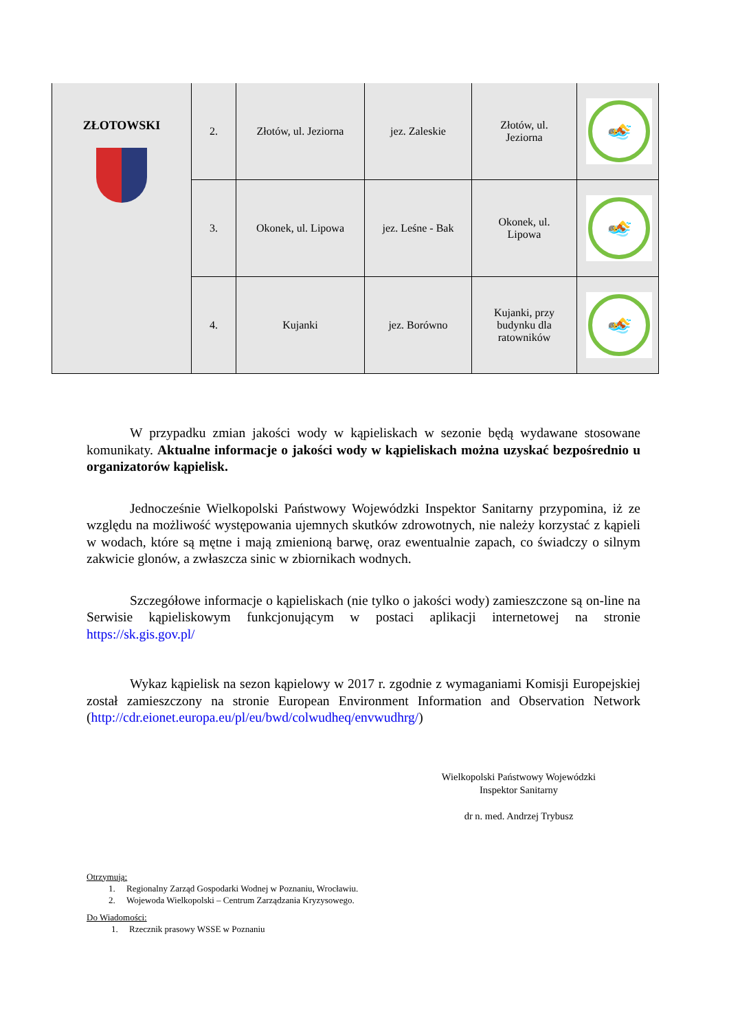| ZŁOTOWSKI | 2. | Złotów, ul. Jeziorna | jez. Zaleskie | Złotów, ul. Jeziorna | 🏊 |
| | 3. | Okonek, ul. Lipowa | jez. Leśne - Bak | Okonek, ul. Lipowa | 🏊 |
| | 4. | Kujanki | jez. Borówno | Kujanki, przy budynku dla ratowników | 🏊 |
W przypadku zmian jakości wody w kąpieliskach w sezonie będą wydawane stosowane komunikaty. Aktualne informacje o jakości wody w kąpieliskach można uzyskać bezpośrednio u organizatorów kąpielisk.
Jednocześnie Wielkopolski Państwowy Wojewódzki Inspektor Sanitarny przypomina, iż ze względu na możliwość występowania ujemnych skutków zdrowotnych, nie należy korzystać z kąpieli w wodach, które są mętne i mają zmienioną barwę, oraz ewentualnie zapach, co świadczy o silnym zakwicie glonów, a zwłaszcza sinic w zbiornikach wodnych.
Szczegółowe informacje o kąpieliskach (nie tylko o jakości wody) zamieszczone są on-line na Serwisie kąpieliskowym funkcjonującym w postaci aplikacji internetowej na stronie https://sk.gis.gov.pl/
Wykaz kąpielisk na sezon kąpielowy w 2017 r. zgodnie z wymaganiami Komisji Europejskiej został zamieszczony na stronie European Environment Information and Observation Network (http://cdr.eionet.europa.eu/pl/eu/bwd/colwudheq/envwudhrg/)
Wielkopolski Państwowy Wojewódzki
Inspektor Sanitarny
dr n. med. Andrzej Trybusz
Otrzymują:
1. Regionalny Zarząd Gospodarki Wodnej w Poznaniu, Wrocławiu.
2. Wojewoda Wielkopolski – Centrum Zarządzania Kryzysowego.
Do Wiadomości:
1. Rzecznik prasowy WSSE w Poznaniu